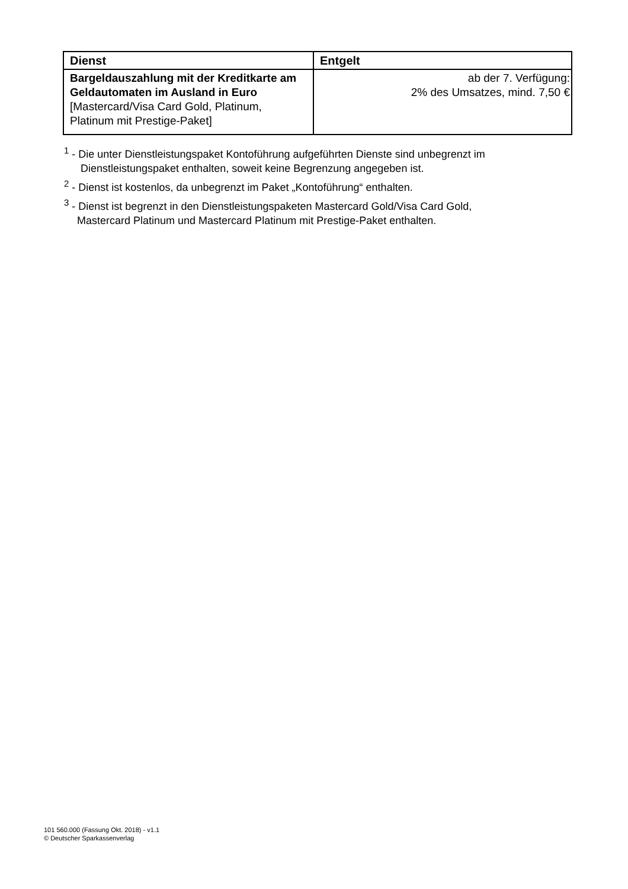| Dienst | Entgelt |
| --- | --- |
| Bargeldauszahlung mit der Kreditkarte am Geldautomaten im Ausland in Euro [Mastercard/Visa Card Gold, Platinum, Platinum mit Prestige-Paket] | ab der 7. Verfügung: 2% des Umsatzes, mind. 7,50 € |
<sup>1</sup> - Die unter Dienstleistungspaket Kontoführung aufgeführten Dienste sind unbegrenzt im
Dienstleistungspaket enthalten, soweit keine Begrenzung angegeben ist.
<sup>2</sup> - Dienst ist kostenlos, da unbegrenzt im Paket „Kontoführung“ enthalten.
<sup>3</sup> - Dienst ist begrenzt in den Dienstleistungspaketen Mastercard Gold/Visa Card Gold,
Mastercard Platinum und Mastercard Platinum mit Prestige-Paket enthalten.
101 560.000 (Fassung Okt. 2018) - v1.1
© Deutscher Sparkassenverlag